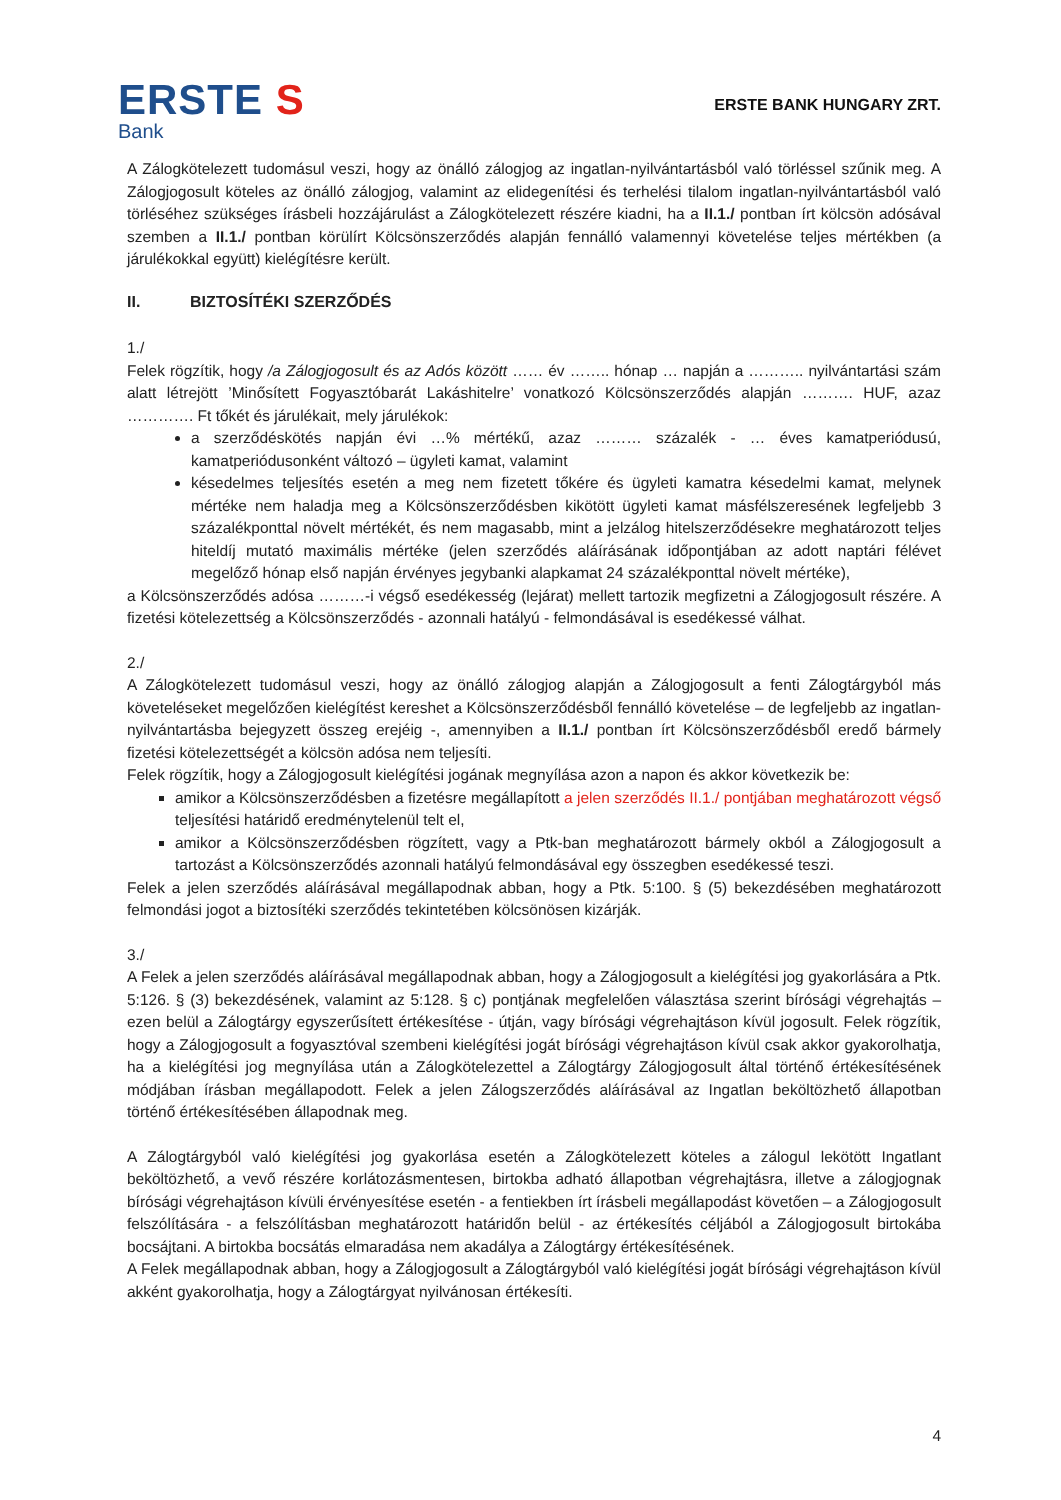ERSTE S
Bank
ERSTE BANK HUNGARY ZRT.
A Zálogkötelezett tudomásul veszi, hogy az önálló zálogjog az ingatlan-nyilvántartásból való törléssel szűnik meg. A Zálogjogosult köteles az önálló zálogjog, valamint az elidegenítési és terhelési tilalom ingatlan-nyilvántartásból való törléséhez szükséges írásbeli hozzájárulást a Zálogkötelezett részére kiadni, ha a II.1./ pontban írt kölcsön adósával szemben a II.1./ pontban körülírt Kölcsönszerződés alapján fennálló valamennyi követelése teljes mértékben (a járulékokkal együtt) kielégítésre került.
II. BIZTOSÍTÉKI SZERZŐDÉS
1./
Felek rögzítik, hogy /a Zálogjogosult és az Adós között …… év …….. hónap … napján a ……….. nyilvántartási szám alatt létrejött ’Minősített Fogyasztóbarát Lakáshitelre’ vonatkozó Kölcsönszerződés alapján ………. HUF, azaz …………. Ft tőkét és járulékait, mely járulékok:
a szerződéskötés napján évi …% mértékű, azaz ……… százalék - … éves kamatperiódusú, kamatperiódusonként változó – ügyleti kamat, valamint
késedelmes teljesítés esetén a meg nem fizetett tőkére és ügyleti kamatra késedelmi kamat, melynek mértéke nem haladja meg a Kölcsönszerződésben kikötött ügyleti kamat másfélszeresének legfeljebb 3 százalékponttal növelt mértékét, és nem magasabb, mint a jelzálog hitelszerződésekre meghatározott teljes hiteldíj mutató maximális mértéke (jelen szerződés aláírásának időpontjában az adott naptári félévet megelőző hónap első napján érvényes jegybanki alapkamat 24 százalékponttal növelt mértéke),
a Kölcsönszerződés adósa ………-i végső esedékesség (lejárat) mellett tartozik megfizetni a Zálogjogosult részére. A fizetési kötelezettség a Kölcsönszerződés - azonnali hatályú - felmondásával is esedékessé válhat.
2./
A Zálogkötelezett tudomásul veszi, hogy az önálló zálogjog alapján a Zálogjogosult a fenti Zálogtárgyból más követeléseket megelőzően kielégítést kereshet a Kölcsönszerződésből fennálló követelése – de legfeljebb az ingatlan-nyilvántartásba bejegyzett összeg erejéig -, amennyiben a II.1./ pontban írt Kölcsönszerződésből eredő bármely fizetési kötelezettségét a kölcsön adósa nem teljesíti.
Felek rögzítik, hogy a Zálogjogosult kielégítési jogának megnyílása azon a napon és akkor következik be:
amikor a Kölcsönszerződésben a fizetésre megállapított a jelen szerződés II.1./ pontjában meghatározott végső teljesítési határidő eredménytelenül telt el,
amikor a Kölcsönszerződésben rögzített, vagy a Ptk-ban meghatározott bármely okból a Zálogjogosult a tartozást a Kölcsönszerződés azonnali hatályú felmondásával egy összegben esedékessé teszi.
Felek a jelen szerződés aláírásával megállapodnak abban, hogy a Ptk. 5:100. § (5) bekezdésében meghatározott felmondási jogot a biztosítéki szerződés tekintetében kölcsönösen kizárják.
3./
A Felek a jelen szerződés aláírásával megállapodnak abban, hogy a Zálogjogosult a kielégítési jog gyakorlására a Ptk. 5:126. § (3) bekezdésének, valamint az 5:128. § c) pontjának megfelelően választása szerint bírósági végrehajtás – ezen belül a Zálogtárgy egyszerűsített értékesítése - útján, vagy bírósági végrehajtáson kívül jogosult. Felek rögzítik, hogy a Zálogjogosult a fogyasztóval szembeni kielégítési jogát bírósági végrehajtáson kívül csak akkor gyakorolhatja, ha a kielégítési jog megnyílása után a Zálogkötelezettel a Zálogtárgy Zálogjogosult által történő értékesítésének módjában írásban megállapodott. Felek a jelen Zálogszerződés aláírásával az Ingatlan beköltözhető állapotban történő értékesítésében állapodnak meg.
A Zálogtárgyból való kielégítési jog gyakorlása esetén a Zálogkötelezett köteles a zálogul lekötött Ingatlant beköltözhető, a vevő részére korlátozásmentesen, birtokba adható állapotban végrehajtásra, illetve a zálogjognak bírósági végrehajtáson kívüli érvényesítése esetén - a fentiekben írt írásbeli megállapodást követően – a Zálogjogosult felszólítására - a felszólításban meghatározott határidőn belül - az értékesítés céljából a Zálogjogosult birtokába bocsájtani. A birtokba bocsátás elmaradása nem akadálya a Zálogtárgy értékesítésének.
A Felek megállapodnak abban, hogy a Zálogjogosult a Zálogtárgyból való kielégítési jogát bírósági végrehajtáson kívül akként gyakorolhatja, hogy a Zálogtárgyat nyilvánosan értékesíti.
4